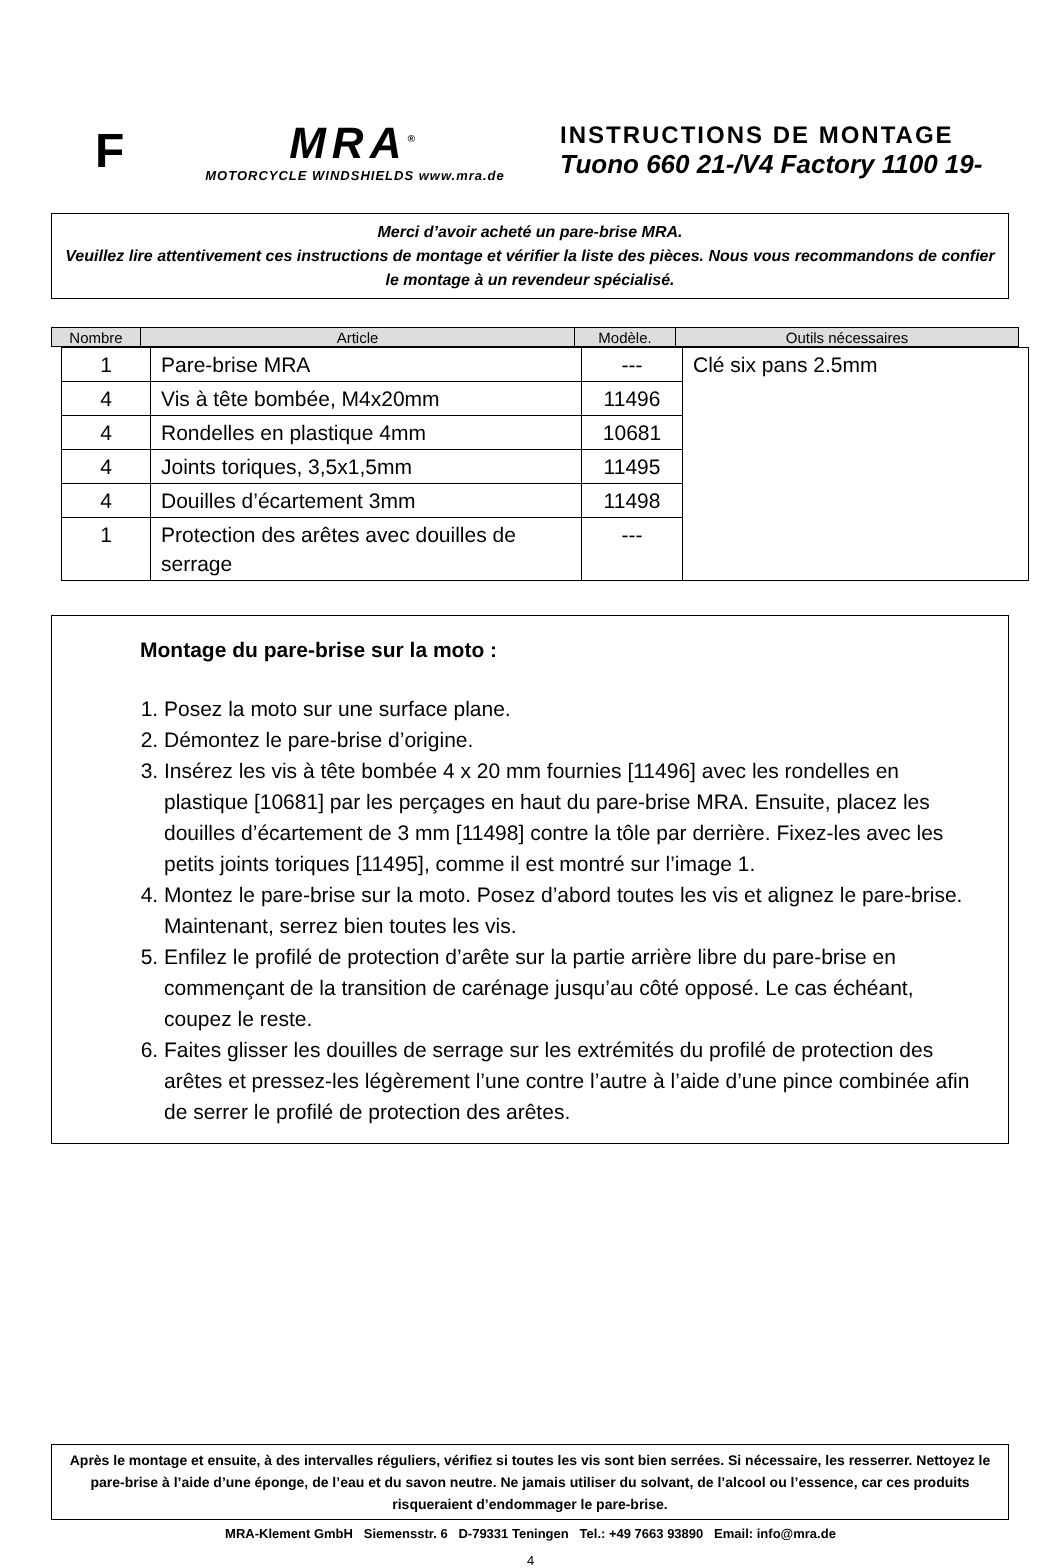F
MRA<sup>®</sup>
MOTORCYCLE WINDSHIELDS www.mra.de
INSTRUCTIONS DE MONTAGE
Tuono 660 21-/V4 Factory 1100 19-
Merci d’avoir acheté un pare-brise MRA.
Veuillez lire attentivement ces instructions de montage et vérifier la liste des pièces. Nous vous recommandons de confier le montage à un revendeur spécialisé.
| Nombre | Article | Modèle. | Outils nécessaires |
| 1 | Pare-brise MRA | --- | Clé six pans 2.5mm |
| 4 | Vis à tête bombée, M4x20mm | 11496 | |
| 4 | Rondelles en plastique 4mm | 10681 | |
| 4 | Joints toriques, 3,5x1,5mm | 11495 | |
| 4 | Douilles d’écartement 3mm | 11498 | |
| 1 | Protection des arêtes avec douilles de serrage | --- | |
Montage du pare-brise sur la moto :
1. Posez la moto sur une surface plane.
2. Démontez le pare-brise d’origine.
3. Insérez les vis à tête bombée 4 x 20 mm fournies [11496] avec les rondelles en plastique [10681] par les perçages en haut du pare-brise MRA. Ensuite, placez les douilles d’écartement de 3 mm [11498] contre la tôle par derrière. Fixez-les avec les petits joints toriques [11495], comme il est montré sur l’image 1.
4. Montez le pare-brise sur la moto. Posez d’abord toutes les vis et alignez le pare-brise. Maintenant, serrez bien toutes les vis.
5. Enfilez le profilé de protection d’arête sur la partie arrière libre du pare-brise en commençant de la transition de carénage jusqu’au côté opposé. Le cas échéant, coupez le reste.
6. Faites glisser les douilles de serrage sur les extrémités du profilé de protection des arêtes et pressez-les légèrement l’une contre l’autre à l’aide d’une pince combinée afin de serrer le profilé de protection des arêtes.
Après le montage et ensuite, à des intervalles réguliers, vérifiez si toutes les vis sont bien serrées. Si nécessaire, les resserrer. Nettoyez le pare-brise à l’aide d’une éponge, de l’eau et du savon neutre. Ne jamais utiliser du solvant, de l’alcool ou l’essence, car ces produits risqueraient d’endommager le pare-brise.
MRA-Klement GmbH Siemensstr. 6 D-79331 Teningen Tel.: +49 7663 93890 Email: info@mra.de
4